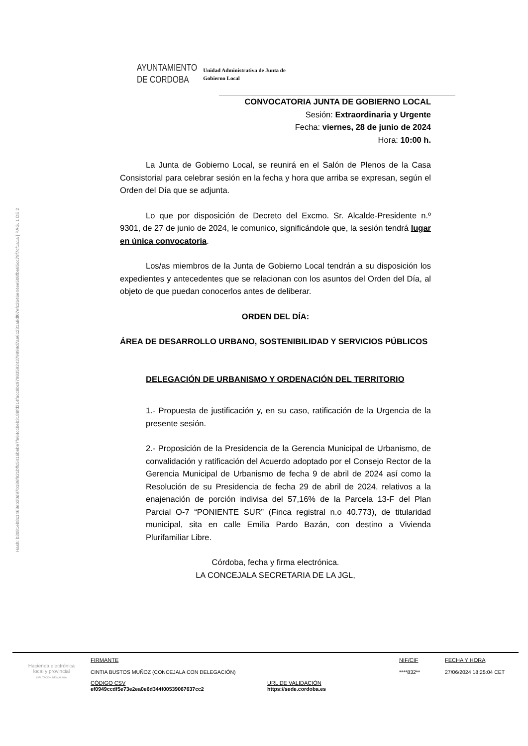Hash: b3081eb8c1468eb30d97b186f921bffc5416bebe7fe64ccbeb3188fd314facc9bc979835924379999d7ae6c231a8df07efc2646e44ee508fbe85cc79f7cf1a1a | PÁG. 1 DE 2
AYUNTAMIENTO
DE CORDOBA
Unidad Administrativa de Junta de
Gobierno Local
CONVOCATORIA JUNTA DE GOBIERNO LOCAL
Sesión: Extraordinaria y Urgente
Fecha: viernes, 28 de junio de 2024
Hora: 10:00 h.
La Junta de Gobierno Local, se reunirá en el Salón de Plenos de la Casa Consistorial para celebrar sesión en la fecha y hora que arriba se expresan, según el Orden del Día que se adjunta.
Lo que por disposición de Decreto del Excmo. Sr. Alcalde-Presidente n.º 9301, de 27 de junio de 2024, le comunico, significándole que, la sesión tendrá lugar en única convocatoria.
Los/as miembros de la Junta de Gobierno Local tendrán a su disposición los expedientes y antecedentes que se relacionan con los asuntos del Orden del Día, al objeto de que puedan conocerlos antes de deliberar.
ORDEN DEL DÍA:
ÁREA DE DESARROLLO URBANO, SOSTENIBILIDAD Y SERVICIOS PÚBLICOS
DELEGACIÓN DE URBANISMO Y ORDENACIÓN DEL TERRITORIO
1.- Propuesta de justificación y, en su caso, ratificación de la Urgencia de la presente sesión.
2.- Proposición de la Presidencia de la Gerencia Municipal de Urbanismo, de convalidación y ratificación del Acuerdo adoptado por el Consejo Rector de la Gerencia Municipal de Urbanismo de fecha 9 de abril de 2024 así como la Resolución de su Presidencia de fecha 29 de abril de 2024, relativos a la enajenación de porción indivisa del 57,16% de la Parcela 13-F del Plan Parcial O-7 “PONIENTE SUR” (Finca registral n.o 40.773), de titularidad municipal, sita en calle Emilia Pardo Bazán, con destino a Vivienda Plurifamiliar Libre.
Córdoba, fecha y firma electrónica.
LA CONCEJALA SECRETARIA DE LA JGL,
Hacienda electrónica
local y provincial
DIPUTACIÓN DE MÁLAGA
FIRMANTE
CINTIA BUSTOS MUÑOZ (CONCEJALA CON DELEGACIÓN)
NIF/CIF
****832**
FECHA Y HORA
27/06/2024 18:25:04 CET
CÓDIGO CSV
ef0949ccdf5e73e2ea0e6d344f00539067637cc2
URL DE VALIDACIÓN
https://sede.cordoba.es